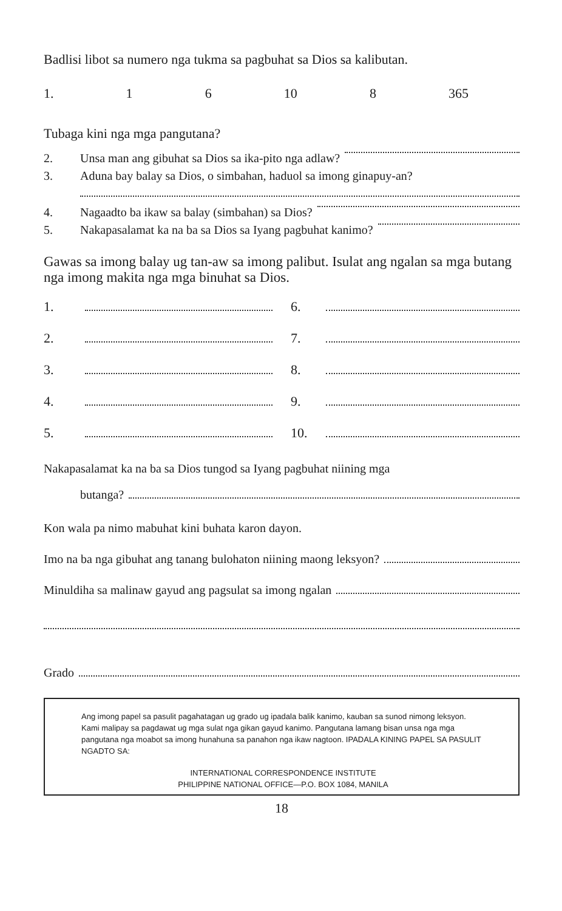Badlisi libot sa numero nga tukma sa pagbuhat sa Dios sa kalibutan.
1. 1 6 10 8 365
Tubaga kini nga mga pangutana?
2. Unsa man ang gibuhat sa Dios sa ika-pito nga adlaw?
3. Aduna bay balay sa Dios, o simbahan, haduol sa imong ginapuy-an?
4. Nagaadto ba ikaw sa balay (simbahan) sa Dios?
5. Nakapasalamat ka na ba sa Dios sa Iyang pagbuhat kanimo?
Gawas sa imong balay ug tan-aw sa imong palibut. Isulat ang ngalan sa mga butang nga imong makita nga mga binuhat sa Dios.
1.
6.
2.
7.
3.
8.
4.
9.
5.
10.
Nakapasalamat ka na ba sa Dios tungod sa Iyang pagbuhat niining mga
butanga?
Kon wala pa nimo mabuhat kini buhata karon dayon.
Imo na ba nga gibuhat ang tanang bulohaton niining maong leksyon?
Minuldiha sa malinaw gayud ang pagsulat sa imong ngalan
Grado
Ang imong papel sa pasulit pagahatagan ug grado ug ipadala balik kanimo, kauban sa sunod nimong leksyon. Kami malipay sa pagdawat ug mga sulat nga gikan gayud kanimo. Pangutana lamang bisan unsa nga mga pangutana nga moabot sa imong hunahuna sa panahon nga ikaw nagtoon. IPADALA KINING PAPEL SA PASULIT NGADTO SA:
INTERNATIONAL CORRESPONDENCE INSTITUTE
PHILIPPINE NATIONAL OFFICE—P.O. BOX 1084, MANILA
18